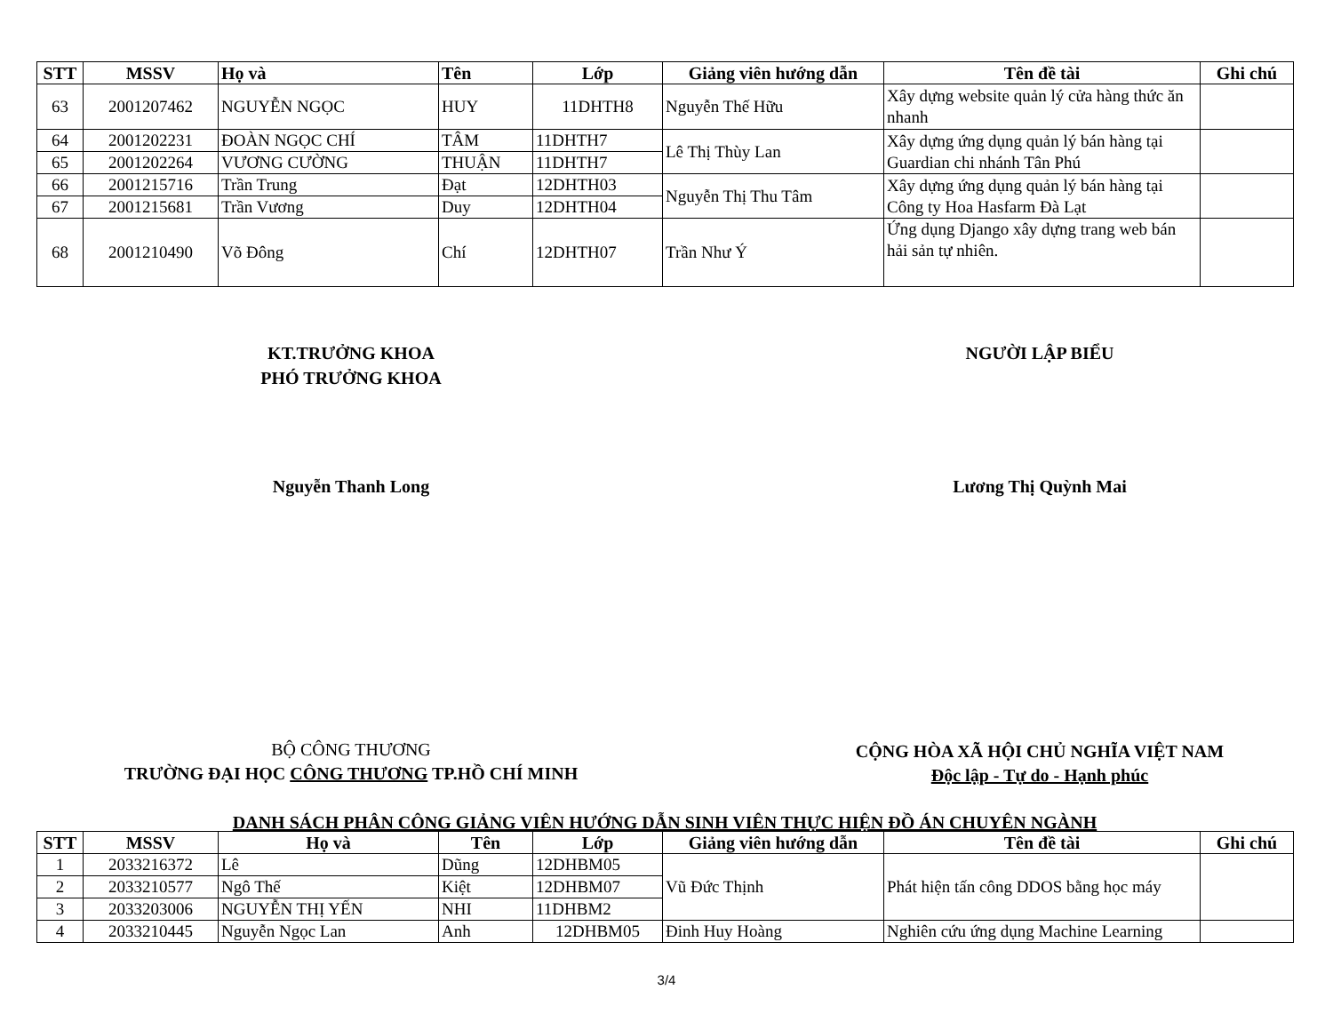| STT | MSSV | Họ và | Tên | Lớp | Giảng viên hướng dẫn | Tên đề tài | Ghi chú |
| --- | --- | --- | --- | --- | --- | --- | --- |
| 63 | 2001207462 | NGUYỄN NGỌC | HUY | 11DHTH8 | Nguyễn Thế Hữu | Xây dựng website quản lý cửa hàng thức ăn nhanh | |
| 64 | 2001202231 | ĐOÀN NGỌC CHÍ | TÂM | 11DHTH7 | Lê Thị Thùy Lan | Xây dựng ứng dụng quản lý bán hàng tại Guardian chi nhánh Tân Phú | |
| 65 | 2001202264 | VƯƠNG CƯỜNG | THUẬN | 11DHTH7 | | | |
| 66 | 2001215716 | Trần Trung | Đạt | 12DHTH03 | Nguyễn Thị Thu Tâm | Xây dựng ứng dụng quản lý bán hàng tại Công ty Hoa Hasfarm Đà Lạt | |
| 67 | 2001215681 | Trần Vương | Duy | 12DHTH04 | | | |
| 68 | 2001210490 | Võ Đông | Chí | 12DHTH07 | Trần Như Ý | Ứng dụng Django xây dựng trang web bán hải sản tự nhiên. | |
KT.TRƯỞNG KHOA
PHÓ TRƯỞNG KHOA
NGƯỜI LẬP BIỂU
Nguyễn Thanh Long Lương Thị Quỳnh Mai
BỘ CÔNG THƯƠNG
TRƯỜNG ĐẠI HỌC CÔNG THƯƠNG TP.HỒ CHÍ MINH
CỘNG HÒA XÃ HỘI CHỦ NGHĨA VIỆT NAM
Độc lập - Tự do - Hạnh phúc
DANH SÁCH PHÂN CÔNG GIẢNG VIÊN HƯỚNG DẪN SINH VIÊN THỰC HIỆN ĐỒ ÁN CHUYÊN NGÀNH
| STT | MSSV | Họ và | Tên | Lớp | Giảng viên hướng dẫn | Tên đề tài | Ghi chú |
| --- | --- | --- | --- | --- | --- | --- | --- |
| 1 | 2033216372 | Lê | Dũng | 12DHBM05 | Vũ Đức Thịnh | Phát hiện tấn công DDOS bằng học máy | |
| 2 | 2033210577 | Ngô Thế | Kiệt | 12DHBM07 | | | |
| 3 | 2033203006 | NGUYỄN THỊ YẾN | NHI | 11DHBM2 | | | |
| 4 | 2033210445 | Nguyễn Ngọc Lan | Anh | 12DHBM05 | Đinh Huy Hoàng | Nghiên cứu ứng dụng Machine Learning | |
3/4